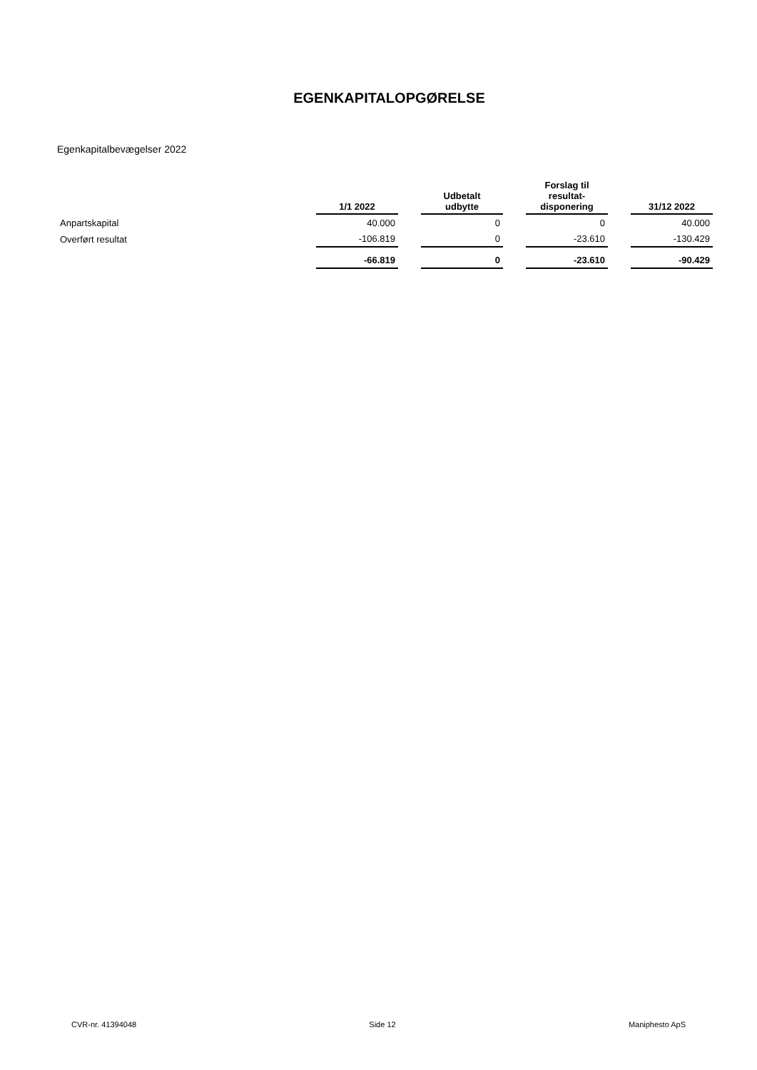EGENKAPITALOPGØRELSE
Egenkapitalbevægelser 2022
| | 1/1 2022 | | Udbetalt udbytte | | Forslag til resultat- disponering | | 31/12 2022 |
| --- | --- | --- | --- | --- | --- | --- | --- |
| Anpartskapital | 40.000 | | 0 | | 0 | | 40.000 |
| Overført resultat | -106.819 | | 0 | | -23.610 | | -130.429 |
| | -66.819 | | 0 | | -23.610 | | -90.429 |
CVR-nr. 41394048 Side 12 Maniphesto ApS